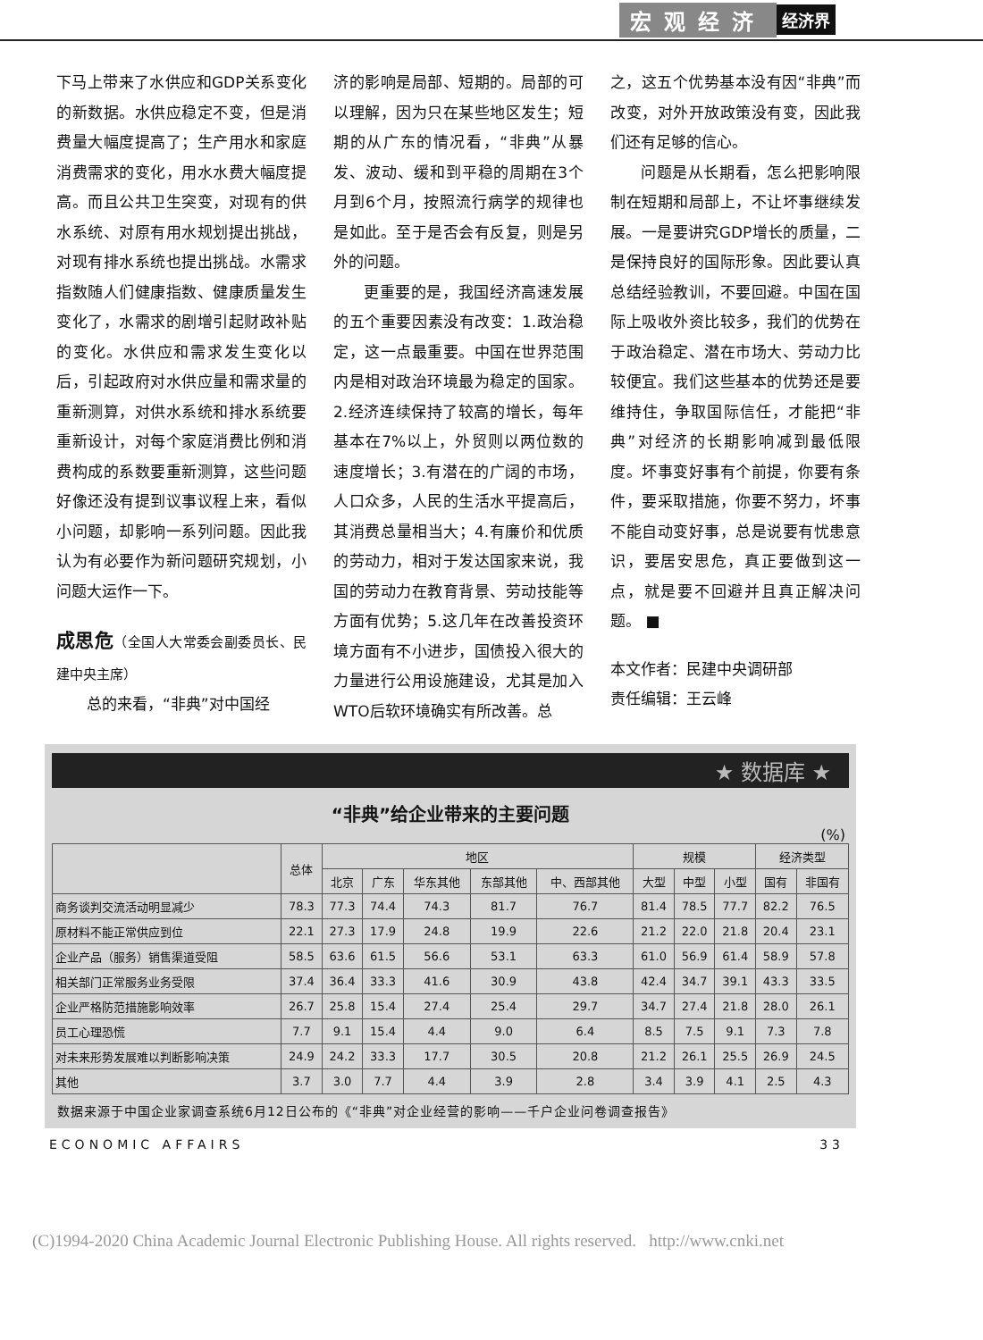宏观经济 经济界
下马上带来了水供应和GDP关系变化的新数据。水供应稳定不变，但是消费量大幅度提高了；生产用水和家庭消费需求的变化，用水水费大幅度提高。而且公共卫生突变，对现有的供水系统、对原有用水规划提出挑战，对现有排水系统也提出挑战。水需求指数随人们健康指数、健康质量发生变化了，水需求的剧增引起财政补贴的变化。水供应和需求发生变化以后，引起政府对水供应量和需求量的重新测算，对供水系统和排水系统要重新设计，对每个家庭消费比例和消费构成的系数要重新测算，这些问题好像还没有提到议事议程上来，看似小问题，却影响一系列问题。因此我认为有必要作为新问题研究规划，小问题大运作一下。
成思危（全国人大常委会副委员长、民建中央主席）
总的来看，“非典”对中国经
济的影响是局部、短期的。局部的可以理解，因为只在某些地区发生；短期的从广东的情况看，“非典”从暴发、波动、缓和到平稳的周期在3个月到6个月，按照流行病学的规律也是如此。至于是否会有反复，则是另外的问题。
更重要的是，我国经济高速发展的五个重要因素没有改变：1.政治稳定，这一点最重要。中国在世界范围内是相对政治环境最为稳定的国家。2.经济连续保持了较高的增长，每年基本在7%以上，外贸则以两位数的速度增长；3.有潜在的广阔的市场，人口众多，人民的生活水平提高后，其消费总量相当大；4.有廉价和优质的劳动力，相对于发达国家来说，我国的劳动力在教育背景、劳动技能等方面有优势；5.这几年在改善投资环境方面有不小进步，国债投入很大的力量进行公用设施建设，尤其是加入WTO后软环境确实有所改善。总
之，这五个优势基本没有因“非典”而改变，对外开放政策没有变，因此我们还有足够的信心。
问题是从长期看，怎么把影响限制在短期和局部上，不让坏事继续发展。一是要讲究GDP增长的质量，二是保持良好的国际形象。因此要认真总结经验教训，不要回避。中国在国际上吸收外资比较多，我们的优势在于政治稳定、潜在市场大、劳动力比较便宜。我们这些基本的优势还是要维持住，争取国际信任，才能把“非典”对经济的长期影响减到最低限度。坏事变好事有个前提，你要有条件，要采取措施，你要不努力，坏事不能自动变好事，总是说要有忧患意识，要居安思危，真正要做到这一点，就是要不回避并且真正解决问题。 ■
本文作者：民建中央调研部
责任编辑：王云峰
★ 数据库 ★
“非典”给企业带来的主要问题
(%)
| | 总体 | 地区 | | | | | 规模 | | | 经济类型 | |
| --- | --- | --- | --- | --- | --- | --- | --- | --- | --- | --- | --- |
| | | 北京 | 广东 | 华东其他 | 东部其他 | 中、西部其他 | 大型 | 中型 | 小型 | 国有 | 非国有 |
| 商务谈判交流活动明显减少 | 78.3 | 77.3 | 74.4 | 74.3 | 81.7 | 76.7 | 81.4 | 78.5 | 77.7 | 82.2 | 76.5 |
| 原材料不能正常供应到位 | 22.1 | 27.3 | 17.9 | 24.8 | 19.9 | 22.6 | 21.2 | 22.0 | 21.8 | 20.4 | 23.1 |
| 企业产品（服务）销售渠道受阻 | 58.5 | 63.6 | 61.5 | 56.6 | 53.1 | 63.3 | 61.0 | 56.9 | 61.4 | 58.9 | 57.8 |
| 相关部门正常服务业务受限 | 37.4 | 36.4 | 33.3 | 41.6 | 30.9 | 43.8 | 42.4 | 34.7 | 39.1 | 43.3 | 33.5 |
| 企业严格防范措施影响效率 | 26.7 | 25.8 | 15.4 | 27.4 | 25.4 | 29.7 | 34.7 | 27.4 | 21.8 | 28.0 | 26.1 |
| 员工心理恐慌 | 7.7 | 9.1 | 15.4 | 4.4 | 9.0 | 6.4 | 8.5 | 7.5 | 9.1 | 7.3 | 7.8 |
| 对未来形势发展难以判断影响决策 | 24.9 | 24.2 | 33.3 | 17.7 | 30.5 | 20.8 | 21.2 | 26.1 | 25.5 | 26.9 | 24.5 |
| 其他 | 3.7 | 3.0 | 7.7 | 4.4 | 3.9 | 2.8 | 3.4 | 3.9 | 4.1 | 2.5 | 4.3 |
数据来源于中国企业家调查系统6月12日公布的《“非典”对企业经营的影响——千户企业问卷调查报告》
ECONOMIC AFFAIRS 33
(C)1994-2020 China Academic Journal Electronic Publishing House. All rights reserved. http://www.cnki.net